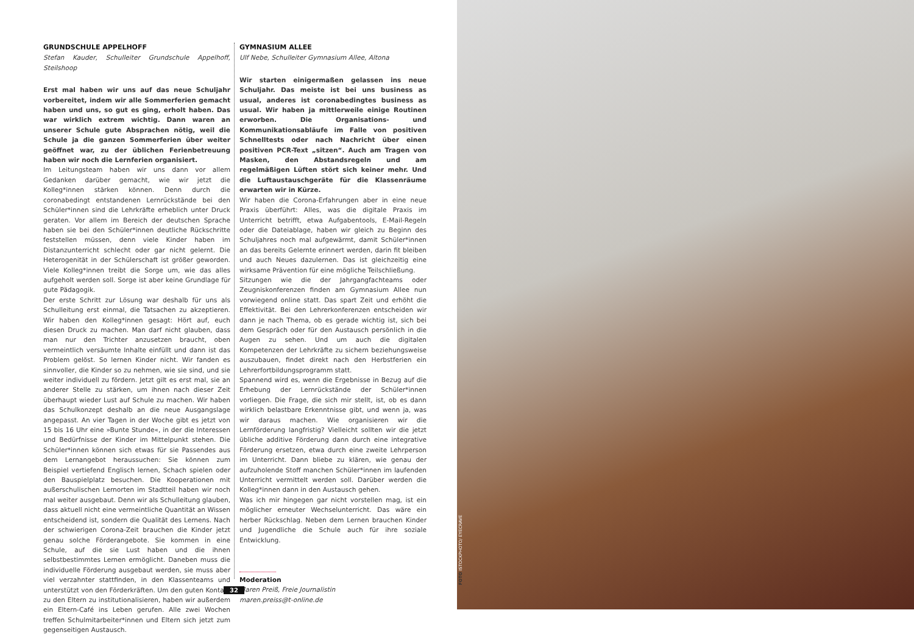GRUNDSCHULE APPELHOFF
Stefan Kauder, Schulleiter Grundschule Appelhoff, Steilshoop
Erst mal haben wir uns auf das neue Schuljahr vorbereitet, indem wir alle Sommerferien gemacht haben und uns, so gut es ging, erholt haben. Das war wirklich extrem wichtig. Dann waren an unserer Schule gute Absprachen nötig, weil die Schule ja die ganzen Sommerferien über weiter geöffnet war, zu der üblichen Ferienbetreuung haben wir noch die Lernferien organisiert.
Im Leitungsteam haben wir uns dann vor allem Gedanken darüber gemacht, wie wir jetzt die Kolleg*innen stärken können. Denn durch die coronabedingt entstandenen Lernrückstände bei den Schüler*innen sind die Lehrkräfte erheblich unter Druck geraten. Vor allem im Bereich der deutschen Sprache haben sie bei den Schüler*innen deutliche Rückschritte feststellen müssen, denn viele Kinder haben im Distanzunterricht schlecht oder gar nicht gelernt. Die Heterogenität in der Schülerschaft ist größer geworden. Viele Kolleg*innen treibt die Sorge um, wie das alles aufgeholt werden soll. Sorge ist aber keine Grundlage für gute Pädagogik.
Der erste Schritt zur Lösung war deshalb für uns als Schulleitung erst einmal, die Tatsachen zu akzeptieren. Wir haben den Kolleg*innen gesagt: Hört auf, euch diesen Druck zu machen. Man darf nicht glauben, dass man nur den Trichter anzusetzen braucht, oben vermeintlich versäumte Inhalte einfüllt und dann ist das Problem gelöst. So lernen Kinder nicht. Wir fanden es sinnvoller, die Kinder so zu nehmen, wie sie sind, und sie weiter individuell zu fördern. Jetzt gilt es erst mal, sie an anderer Stelle zu stärken, um ihnen nach dieser Zeit überhaupt wieder Lust auf Schule zu machen. Wir haben das Schulkonzept deshalb an die neue Ausgangslage angepasst. An vier Tagen in der Woche gibt es jetzt von 15 bis 16 Uhr eine »Bunte Stunde«, in der die Interessen und Bedürfnisse der Kinder im Mittelpunkt stehen. Die Schüler*innen können sich etwas für sie Passendes aus dem Lernangebot heraussuchen: Sie können zum Beispiel vertiefend Englisch lernen, Schach spielen oder den Bauspielplatz besuchen. Die Kooperationen mit außerschulischen Lernorten im Stadtteil haben wir noch mal weiter ausgebaut. Denn wir als Schulleitung glauben, dass aktuell nicht eine vermeintliche Quantität an Wissen entscheidend ist, sondern die Qualität des Lernens. Nach der schwierigen Corona-Zeit brauchen die Kinder jetzt genau solche Förderangebote. Sie kommen in eine Schule, auf die sie Lust haben und die ihnen selbstbestimmtes Lernen ermöglicht. Daneben muss die individuelle Förderung ausgebaut werden, sie muss aber viel verzahnter stattfinden, in den Klassenteams und unterstützt von den Förderkräften. Um den guten Kontakt zu den Eltern zu institutionalisieren, haben wir außerdem ein Eltern-Café ins Leben gerufen. Alle zwei Wochen treffen Schulmitarbeiter*innen und Eltern sich jetzt zum gegenseitigen Austausch.
GYMNASIUM ALLEE
Ulf Nebe, Schulleiter Gymnasium Allee, Altona
Wir starten einigermaßen gelassen ins neue Schuljahr. Das meiste ist bei uns business as usual, anderes ist coronabedingtes business as usual. Wir haben ja mittlerweile einige Routinen erworben. Die Organisations- und Kommunikationsabläufe im Falle von positiven Schnelltests oder nach Nachricht über einen positiven PCR-Text „sitzen“. Auch am Tragen von Masken, den Abstandsregeln und am regelmäßigen Lüften stört sich keiner mehr. Und die Luftaustauschgeräte für die Klassenräume erwarten wir in Kürze.
Wir haben die Corona-Erfahrungen aber in eine neue Praxis überführt: Alles, was die digitale Praxis im Unterricht betrifft, etwa Aufgabentools, E-Mail-Regeln oder die Dateiablage, haben wir gleich zu Beginn des Schuljahres noch mal aufgewärmt, damit Schüler*innen an das bereits Gelernte erinnert werden, darin fit bleiben und auch Neues dazulernen. Das ist gleichzeitig eine wirksame Prävention für eine mögliche Teilschließung.
Sitzungen wie die der Jahrgangfachteams oder Zeugniskonferenzen finden am Gymnasium Allee nun vorwiegend online statt. Das spart Zeit und erhöht die Effektivität. Bei den Lehrerkonferenzen entscheiden wir dann je nach Thema, ob es gerade wichtig ist, sich bei dem Gespräch oder für den Austausch persönlich in die Augen zu sehen. Und um auch die digitalen Kompetenzen der Lehrkräfte zu sichern beziehungsweise auszubauen, findet direkt nach den Herbstferien ein Lehrerfortbildungsprogramm statt.
Spannend wird es, wenn die Ergebnisse in Bezug auf die Erhebung der Lernrückstände der Schüler*innen vorliegen. Die Frage, die sich mir stellt, ist, ob es dann wirklich belastbare Erkenntnisse gibt, und wenn ja, was wir daraus machen. Wie organisieren wir die Lernförderung langfristig? Vielleicht sollten wir die jetzt übliche additive Förderung dann durch eine integrative Förderung ersetzen, etwa durch eine zweite Lehrperson im Unterricht. Dann bliebe zu klären, wie genau der aufzuholende Stoff manchen Schüler*innen im laufenden Unterricht vermittelt werden soll. Darüber werden die Kolleg*innen dann in den Austausch gehen.
Was ich mir hingegen gar nicht vorstellen mag, ist ein möglicher erneuter Wechselunterricht. Das wäre ein herber Rückschlag. Neben dem Lernen brauchen Kinder und Jugendliche die Schule auch für ihre soziale Entwicklung.
Moderation
Maren Preiß, Freie Journalistin
maren.preiss@t-online.de
32
FOTO ISTOCKPHOTO/ EYECRAVE